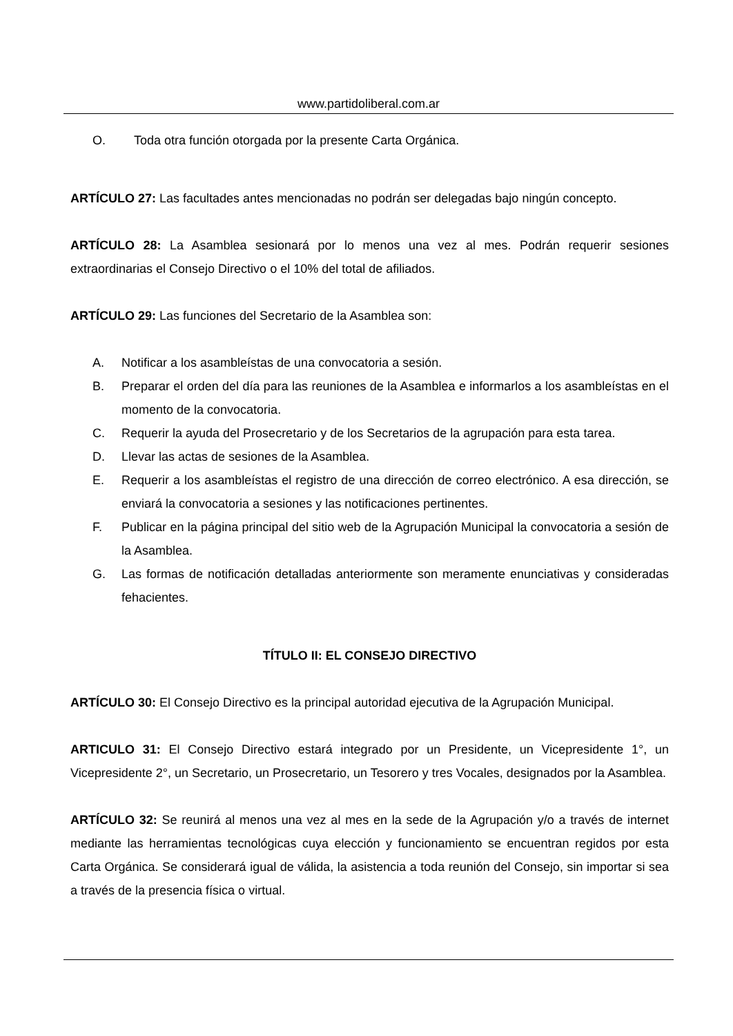www.partidoliberal.com.ar
O. Toda otra función otorgada por la presente Carta Orgánica.
ARTÍCULO 27: Las facultades antes mencionadas no podrán ser delegadas bajo ningún concepto.
ARTÍCULO 28: La Asamblea sesionará por lo menos una vez al mes. Podrán requerir sesiones extraordinarias el Consejo Directivo o el 10% del total de afiliados.
ARTÍCULO 29: Las funciones del Secretario de la Asamblea son:
A. Notificar a los asambleístas de una convocatoria a sesión.
B. Preparar el orden del día para las reuniones de la Asamblea e informarlos a los asambleístas en el momento de la convocatoria.
C. Requerir la ayuda del Prosecretario y de los Secretarios de la agrupación para esta tarea.
D. Llevar las actas de sesiones de la Asamblea.
E. Requerir a los asambleístas el registro de una dirección de correo electrónico. A esa dirección, se enviará la convocatoria a sesiones y las notificaciones pertinentes.
F. Publicar en la página principal del sitio web de la Agrupación Municipal la convocatoria a sesión de la Asamblea.
G. Las formas de notificación detalladas anteriormente son meramente enunciativas y consideradas fehacientes.
TÍTULO II: EL CONSEJO DIRECTIVO
ARTÍCULO 30: El Consejo Directivo es la principal autoridad ejecutiva de la Agrupación Municipal.
ARTICULO 31: El Consejo Directivo estará integrado por un Presidente, un Vicepresidente 1°, un Vicepresidente 2°, un Secretario, un Prosecretario, un Tesorero y tres Vocales, designados por la Asamblea.
ARTÍCULO 32: Se reunirá al menos una vez al mes en la sede de la Agrupación y/o a través de internet mediante las herramientas tecnológicas cuya elección y funcionamiento se encuentran regidos por esta Carta Orgánica. Se considerará igual de válida, la asistencia a toda reunión del Consejo, sin importar si sea a través de la presencia física o virtual.